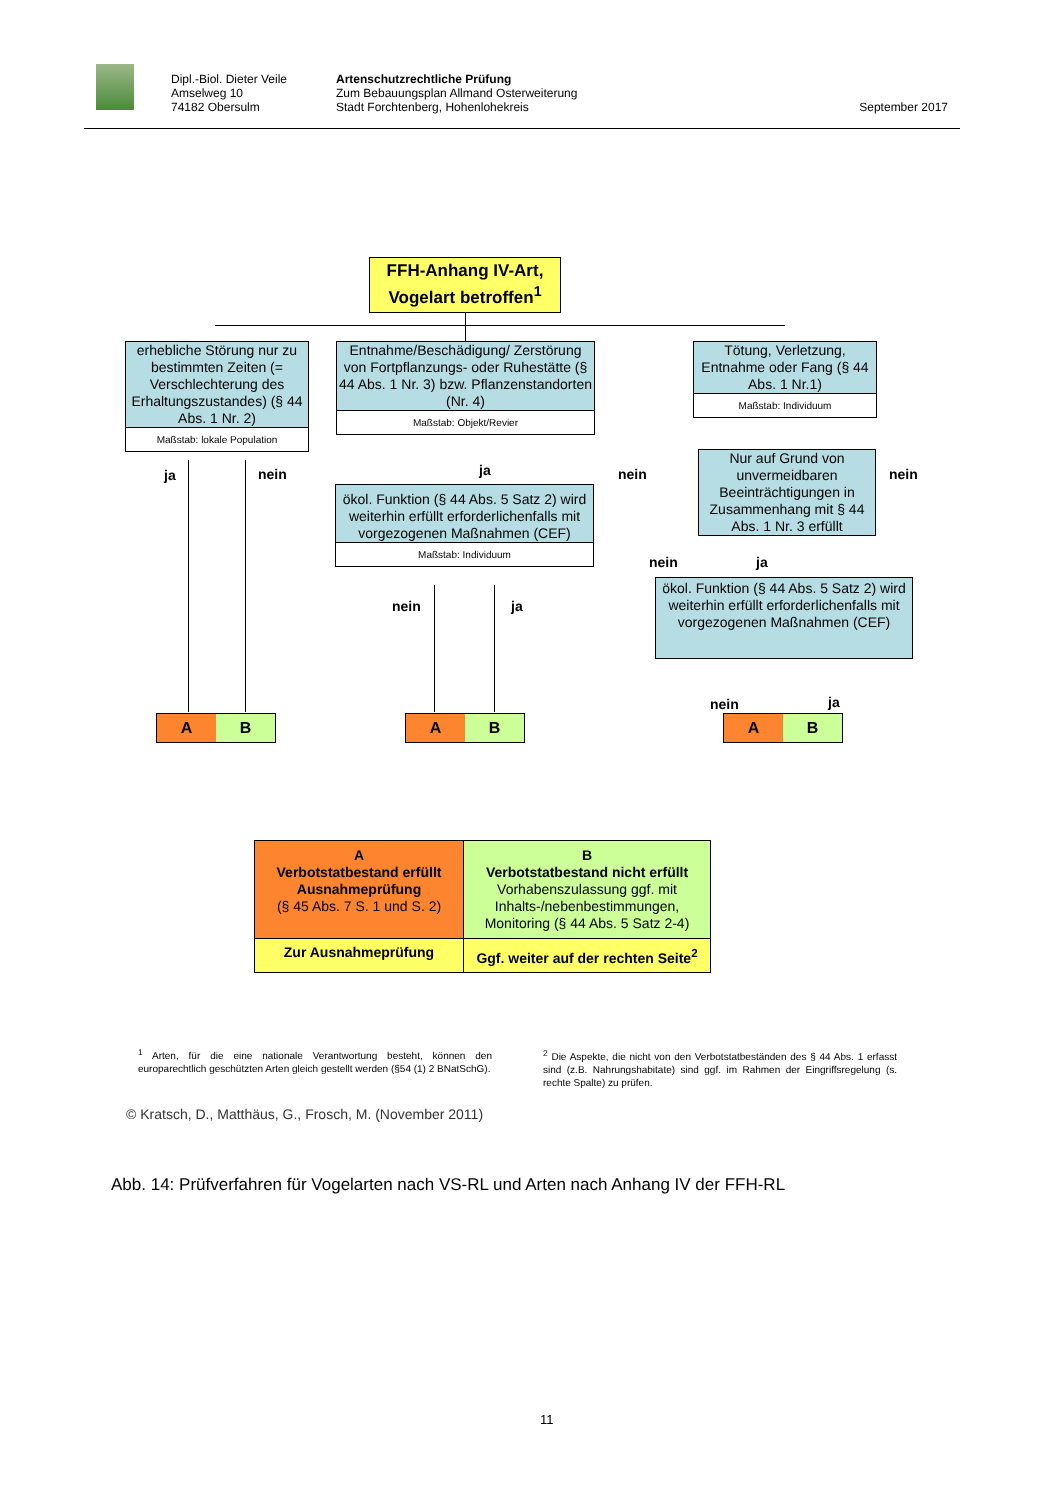Dipl.-Biol. Dieter Veile
Amselweg 10
74182 Obersulm
Artenschutzrechtliche Prüfung
Zum Bebauungsplan Allmand Osterweiterung
Stadt Forchtenberg, Hohenlohekreis
September 2017
FFH-Anhang IV-Art,
Vogelart betroffen<sup>1</sup>
erhebliche Störung nur zu bestimmten Zeiten (= Verschlechterung des Erhaltungszustandes) (§ 44 Abs. 1 Nr. 2)
Maßstab: lokale Population
Entnahme/Beschädigung/ Zerstörung von Fortpflanzungs- oder Ruhestätte (§ 44 Abs. 1 Nr. 3) bzw. Pflanzenstandorten (Nr. 4)
Maßstab: Objekt/Revier
Tötung, Verletzung, Entnahme oder Fang (§ 44 Abs. 1 Nr.1)
Maßstab: Individuum
ja nein ja nein nein
Nur auf Grund von unvermeidbaren Beeinträchtigungen in Zusammenhang mit § 44 Abs. 1 Nr. 3 erfüllt
ökol. Funktion (§ 44 Abs. 5 Satz 2) wird weiterhin erfüllt erforderlichenfalls mit vorgezogenen Maßnahmen (CEF)
Maßstab: Individuum
nein ja
ökol. Funktion (§ 44 Abs. 5 Satz 2) wird weiterhin erfüllt erforderlichenfalls mit vorgezogenen Maßnahmen (CEF)
nein ja
nein ja
A B
A B
A B
A
Verbotstatbestand erfüllt
Ausnahmeprüfung
(§ 45 Abs. 7 S. 1 und S. 2)
B
Verbotstatbestand nicht erfüllt
Vorhabenszulassung ggf. mit Inhalts-/nebenbestimmungen, Monitoring (§ 44 Abs. 5 Satz 2-4)
Zur Ausnahmeprüfung
Ggf. weiter auf der rechten Seite<sup>2</sup>
<sup>1</sup> Arten, für die eine nationale Verantwortung besteht, können den europarechtlich geschützten Arten gleich gestellt werden (§54 (1) 2 BNatSchG).
<sup>2</sup> Die Aspekte, die nicht von den Verbotstatbeständen des § 44 Abs. 1 erfasst sind (z.B. Nahrungshabitate) sind ggf. im Rahmen der Eingriffsregelung (s. rechte Spalte) zu prüfen.
© Kratsch, D., Matthäus, G., Frosch, M. (November 2011)
Abb. 14: Prüfverfahren für Vogelarten nach VS-RL und Arten nach Anhang IV der FFH-RL
11